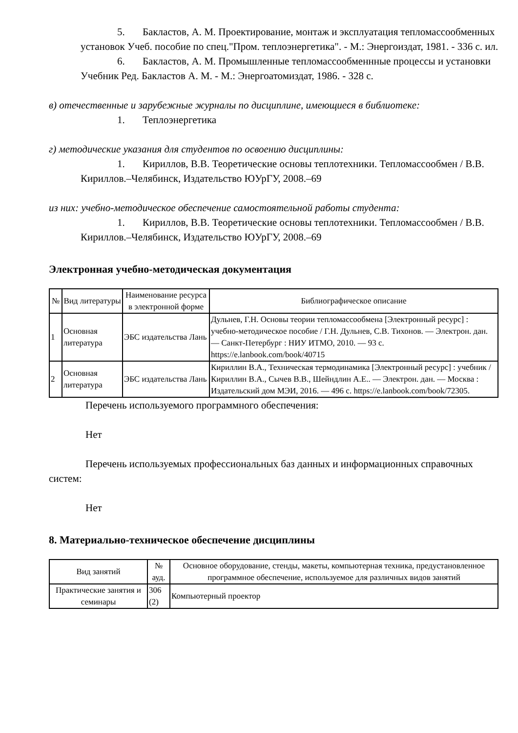5. Бакластов, А. М. Проектирование, монтаж и эксплуатация тепломассообменных установок Учеб. пособие по спец."Пром. теплоэнергетика". - М.: Энергоиздат, 1981. - 336 с. ил.
6. Бакластов, А. М. Промышленные тепломассообменнные процессы и установки Учебник Ред. Бакластов А. М. - М.: Энергоатомиздат, 1986. - 328 с.
в) отечественные и зарубежные журналы по дисциплине, имеющиеся в библиотеке:
1. Теплоэнергетика
г) методические указания для студентов по освоению дисциплины:
1. Кириллов, В.В. Теоретические основы теплотехники. Тепломассообмен / В.В. Кириллов.–Челябинск, Издательство ЮУрГУ, 2008.–69
из них: учебно-методическое обеспечение самостоятельной работы студента:
1. Кириллов, В.В. Теоретические основы теплотехники. Тепломассообмен / В.В. Кириллов.–Челябинск, Издательство ЮУрГУ, 2008.–69
Электронная учебно-методическая документация
| № | Вид литературы | Наименование ресурса в электронной форме | Библиографическое описание |
| --- | --- | --- | --- |
| 1 | Основная литература | ЭБС издательства Лань | Дульнев, Г.Н. Основы теории тепломассообмена [Электронный ресурс] : учебно-методическое пособие / Г.Н. Дульнев, С.В. Тихонов. — Электрон. дан. — Санкт-Петербург : НИУ ИТМО, 2010. — 93 с. https://e.lanbook.com/book/40715 |
| 2 | Основная литература | ЭБС издательства Лань | Кириллин В.А., Техническая термодинамика [Электронный ресурс] : учебник / Кириллин В.А., Сычев В.В., Шейндлин А.Е.. — Электрон. дан. — Москва : Издательский дом МЭИ, 2016. — 496 с. https://e.lanbook.com/book/72305. |
Перечень используемого программного обеспечения:
Нет
Перечень используемых профессиональных баз данных и информационных справочных систем:
Нет
8. Материально-техническое обеспечение дисциплины
| Вид занятий | № ауд. | Основное оборудование, стенды, макеты, компьютерная техника, предустановленное программное обеспечение, используемое для различных видов занятий |
| --- | --- | --- |
| Практические занятия и семинары | 306 (2) | Компьютерный проектор |